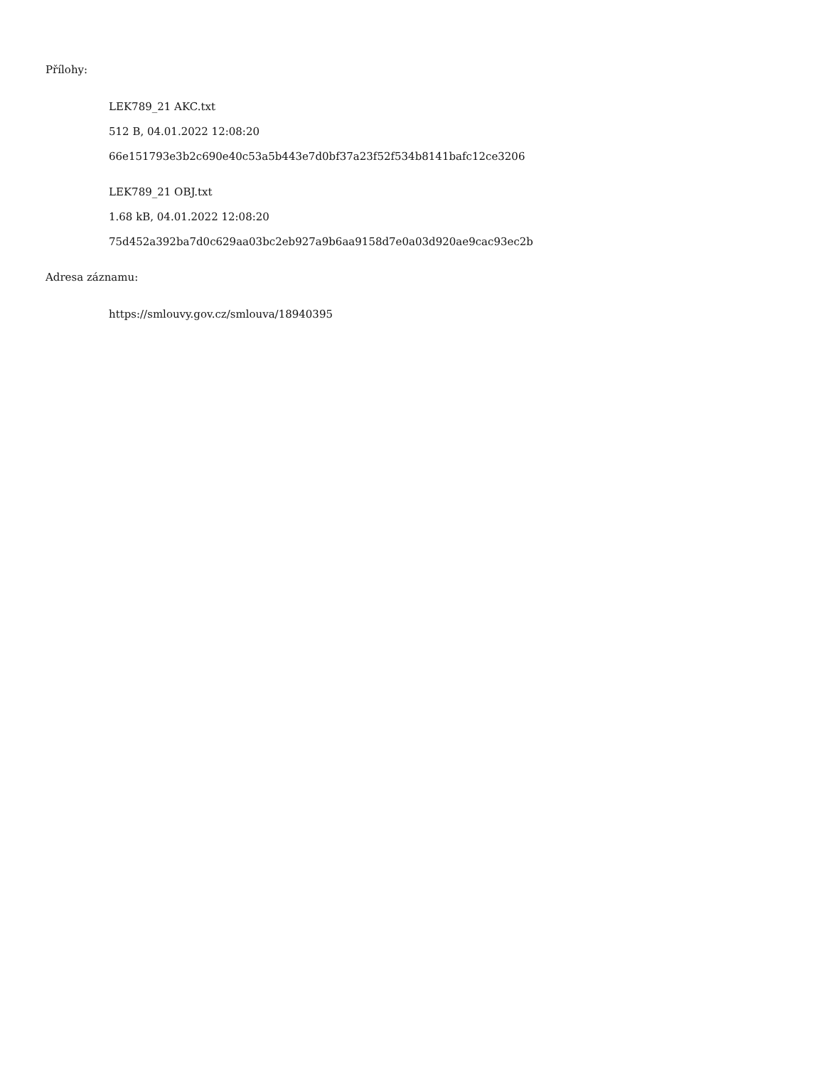Přílohy:
LEK789_21 AKC.txt
512 B, 04.01.2022 12:08:20
66e151793e3b2c690e40c53a5b443e7d0bf37a23f52f534b8141bafc12ce3206
LEK789_21 OBJ.txt
1.68 kB, 04.01.2022 12:08:20
75d452a392ba7d0c629aa03bc2eb927a9b6aa9158d7e0a03d920ae9cac93ec2b
Adresa záznamu:
https://smlouvy.gov.cz/smlouva/18940395